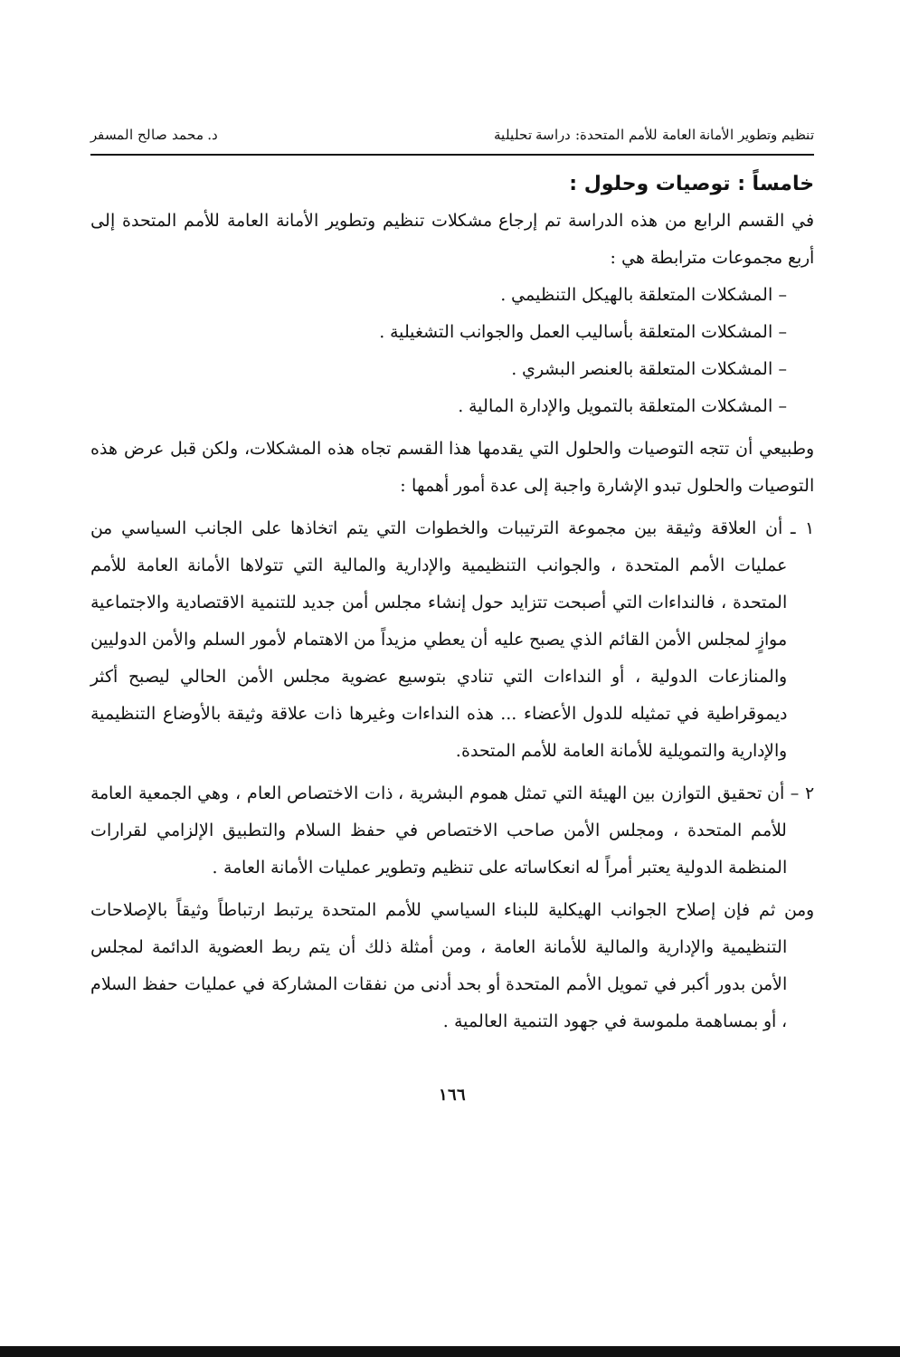تنظيم وتطوير الأمانة العامة للأمم المتحدة: دراسة تحليلية د. محمد صالح المسفر
خامساً : توصيات وحلول :
في القسم الرابع من هذه الدراسة تم إرجاع مشكلات تنظيم وتطوير الأمانة العامة للأمم المتحدة إلى أربع مجموعات مترابطة هي :
– المشكلات المتعلقة بالهيكل التنظيمي .
– المشكلات المتعلقة بأساليب العمل والجوانب التشغيلية .
– المشكلات المتعلقة بالعنصر البشري .
– المشكلات المتعلقة بالتمويل والإدارة المالية .
وطبيعي أن تتجه التوصيات والحلول التي يقدمها هذا القسم تجاه هذه المشكلات، ولكن قبل عرض هذه التوصيات والحلول تبدو الإشارة واجبة إلى عدة أمور أهمها :
١ ـ أن العلاقة وثيقة بين مجموعة الترتيبات والخطوات التي يتم اتخاذها على الجانب السياسي من عمليات الأمم المتحدة ، والجوانب التنظيمية والإدارية والمالية التي تتولاها الأمانة العامة للأمم المتحدة ، فالنداءات التي أصبحت تتزايد حول إنشاء مجلس أمن جديد للتنمية الاقتصادية والاجتماعية موازٍ لمجلس الأمن القائم الذي يصبح عليه أن يعطي مزيداً من الاهتمام لأمور السلم والأمن الدوليين والمنازعات الدولية ، أو النداءات التي تنادي بتوسيع عضوية مجلس الأمن الحالي ليصبح أكثر ديموقراطية في تمثيله للدول الأعضاء ... هذه النداءات وغيرها ذات علاقة وثيقة بالأوضاع التنظيمية والإدارية والتمويلية للأمانة العامة للأمم المتحدة.
٢ – أن تحقيق التوازن بين الهيئة التي تمثل هموم البشرية ، ذات الاختصاص العام ، وهي الجمعية العامة للأمم المتحدة ، ومجلس الأمن صاحب الاختصاص في حفظ السلام والتطبيق الإلزامي لقرارات المنظمة الدولية يعتبر أمراً له انعكاساته على تنظيم وتطوير عمليات الأمانة العامة .
ومن ثم فإن إصلاح الجوانب الهيكلية للبناء السياسي للأمم المتحدة يرتبط ارتباطاً وثيقاً بالإصلاحات التنظيمية والإدارية والمالية للأمانة العامة ، ومن أمثلة ذلك أن يتم ربط العضوية الدائمة لمجلس الأمن بدور أكبر في تمويل الأمم المتحدة أو بحد أدنى من نفقات المشاركة في عمليات حفظ السلام ، أو بمساهمة ملموسة في جهود التنمية العالمية .
١٦٦